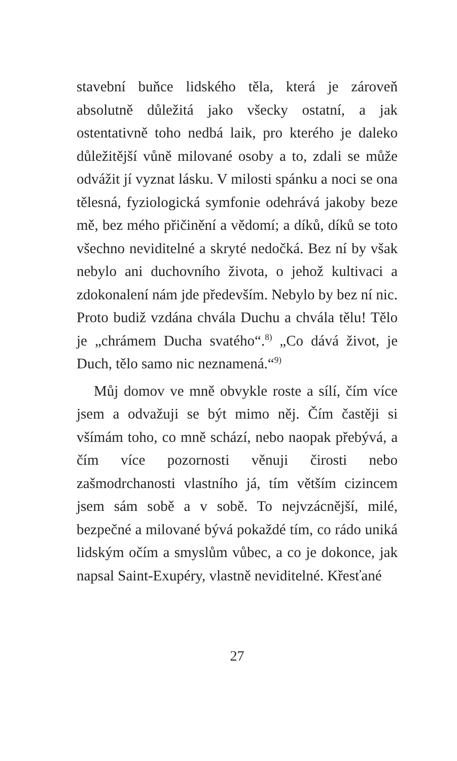stavební buňce lidského těla, která je zároveň absolutně důležitá jako všecky ostatní, a jak ostentativně toho nedbá laik, pro kterého je daleko důležitější vůně milované osoby a to, zdali se může odvážit jí vyznat lásku. V milosti spánku a noci se ona tělesná, fyziologická symfonie odehrává jakoby beze mě, bez mého přičinění a vědomí; a díků, díků se toto všechno neviditelné a skryté nedočká. Bez ní by však nebylo ani duchovního života, o jehož kultivaci a zdokonalení nám jde především. Nebylo by bez ní nic. Proto budiž vzdána chvála Duchu a chvála tělu! Tělo je „chrámem Ducha svatého“.<sup>8)</sup> „Co dává život, je Duch, tělo samo nic neznamená.“<sup>9)</sup>
Můj domov ve mně obvykle roste a sílí, čím více jsem a odvažuji se být mimo něj. Čím častěji si všímám toho, co mně schází, nebo naopak přebývá, a čím více pozornosti věnuji čirosti nebo zašmodrchanosti vlastního já, tím větším cizincem jsem sám sobě a v sobě. To nejvzácnější, milé, bezpečné a milované bývá pokaždé tím, co rádo uniká lidským očím a smyslům vůbec, a co je dokonce, jak napsal Saint-Exupéry, vlastně neviditelné. Křesťané
27